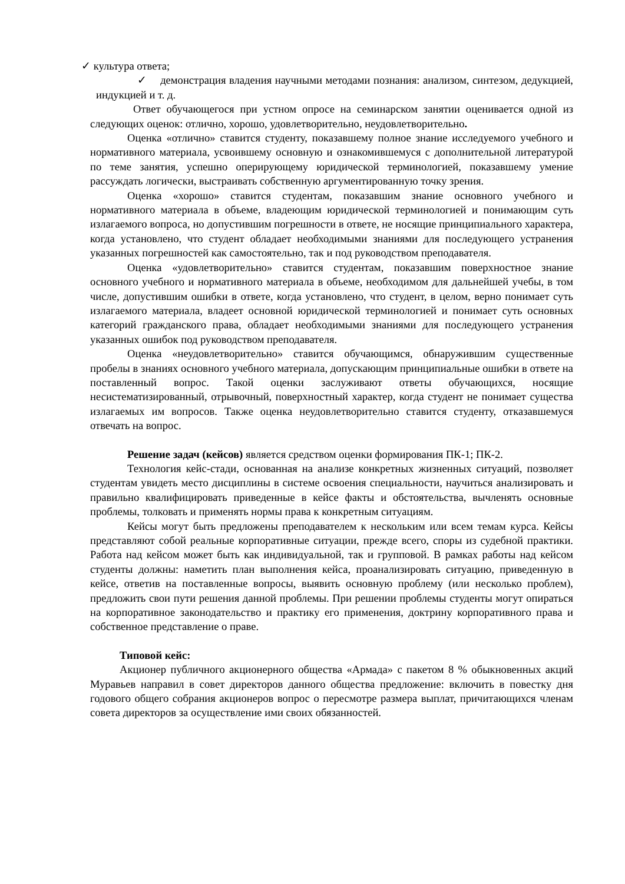✓ культура ответа;
✓ демонстрация владения научными методами познания: анализом, синтезом, дедукцией, индукцией и т. д.
Ответ обучающегося при устном опросе на семинарском занятии оценивается одной из следующих оценок: отлично, хорошо, удовлетворительно, неудовлетворительно.
Оценка «отлично» ставится студенту, показавшему полное знание исследуемого учебного и нормативного материала, усвоившему основную и ознакомившемуся с дополнительной литературой по теме занятия, успешно оперирующему юридической терминологией, показавшему умение рассуждать логически, выстраивать собственную аргументированную точку зрения.
Оценка «хорошо» ставится студентам, показавшим знание основного учебного и нормативного материала в объеме, владеющим юридической терминологией и понимающим суть излагаемого вопроса, но допустившим погрешности в ответе, не носящие принципиального характера, когда установлено, что студент обладает необходимыми знаниями для последующего устранения указанных погрешностей как самостоятельно, так и под руководством преподавателя.
Оценка «удовлетворительно» ставится студентам, показавшим поверхностное знание основного учебного и нормативного материала в объеме, необходимом для дальнейшей учебы, в том числе, допустившим ошибки в ответе, когда установлено, что студент, в целом, верно понимает суть излагаемого материала, владеет основной юридической терминологией и понимает суть основных категорий гражданского права, обладает необходимыми знаниями для последующего устранения указанных ошибок под руководством преподавателя.
Оценка «неудовлетворительно» ставится обучающимся, обнаружившим существенные пробелы в знаниях основного учебного материала, допускающим принципиальные ошибки в ответе на поставленный вопрос. Такой оценки заслуживают ответы обучающихся, носящие несистематизированный, отрывочный, поверхностный характер, когда студент не понимает существа излагаемых им вопросов. Также оценка неудовлетворительно ставится студенту, отказавшемуся отвечать на вопрос.
Решение задач (кейсов) является средством оценки формирования ПК-1; ПК-2.
Технология кейс-стади, основанная на анализе конкретных жизненных ситуаций, позволяет студентам увидеть место дисциплины в системе освоения специальности, научиться анализировать и правильно квалифицировать приведенные в кейсе факты и обстоятельства, вычленять основные проблемы, толковать и применять нормы права к конкретным ситуациям.
Кейсы могут быть предложены преподавателем к нескольким или всем темам курса. Кейсы представляют собой реальные корпоративные ситуации, прежде всего, споры из судебной практики. Работа над кейсом может быть как индивидуальной, так и групповой. В рамках работы над кейсом студенты должны: наметить план выполнения кейса, проанализировать ситуацию, приведенную в кейсе, ответив на поставленные вопросы, выявить основную проблему (или несколько проблем), предложить свои пути решения данной проблемы. При решении проблемы студенты могут опираться на корпоративное законодательство и практику его применения, доктрину корпоративного права и собственное представление о праве.
Типовой кейс:
Акционер публичного акционерного общества «Армада» с пакетом 8 % обыкновенных акций Муравьев направил в совет директоров данного общества предложение: включить в повестку дня годового общего собрания акционеров вопрос о пересмотре размера выплат, причитающихся членам совета директоров за осуществление ими своих обязанностей.